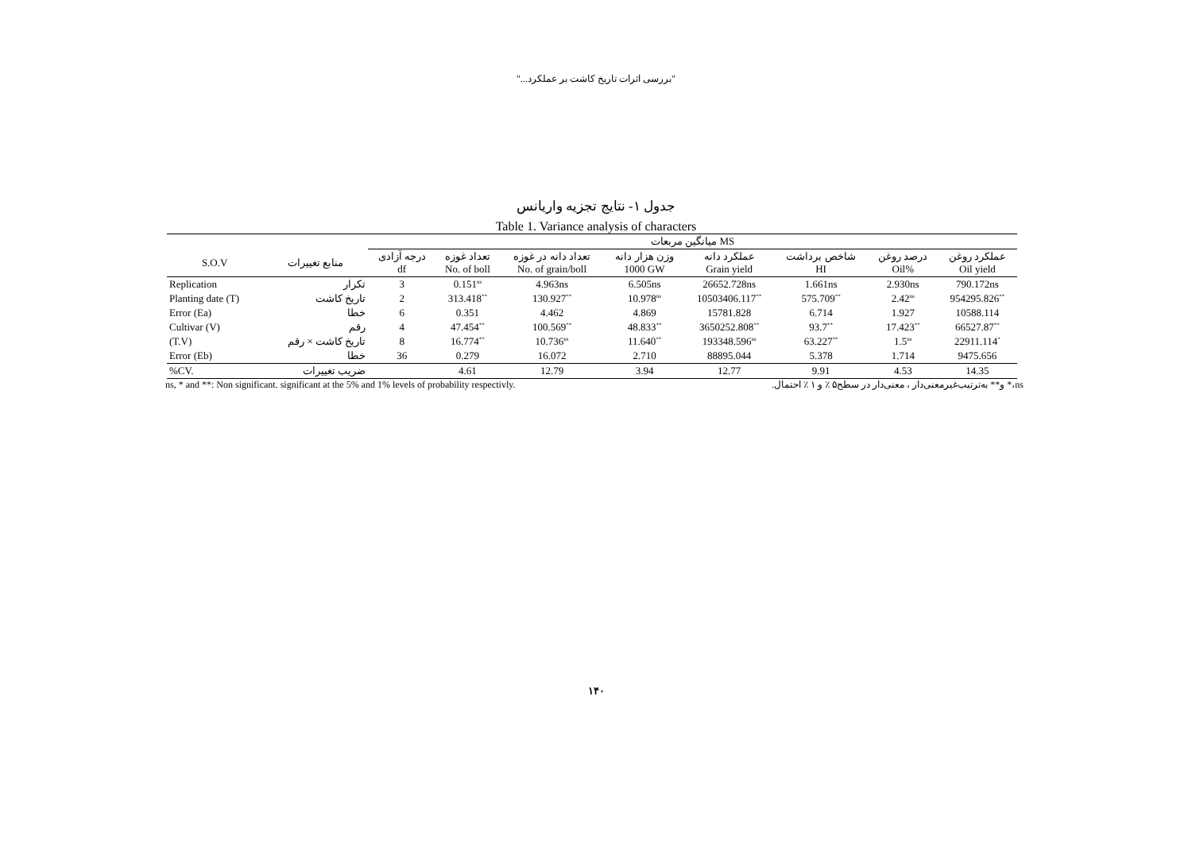"بررسی اثرات تاریخ کاشت بر عملکرد..."
جدول ۱- نتایج تجزیه واریانس
Table 1. Variance analysis of characters
| | | میانگین مربعات MS | | | | | | | |
| --- | --- | --- | --- | --- | --- | --- | --- | --- | --- |
| S.O.V | منابع تغییرات | درجه آزادی df | تعداد غوزه No. of boll | تعداد دانه در غوزه No. of grain/boll | وزن هزار دانه 1000 GW | عملکرد دانه Grain yield | شاخص برداشت HI | درصد روغن Oil% | عملکرد روغن Oil yield |
| Replication | تکرار | 3 | 0.151<sup>ns</sup> | 4.963ns | 6.505ns | 26652.728ns | 1.661ns | 2.930ns | 790.172ns |
| Planting date (T) | تاریخ کاشت | 2 | 313.418<sup>**</sup> | 130.927<sup>**</sup> | 10.978<sup>ns</sup> | 10503406.117<sup>**</sup> | 575.709<sup>**</sup> | 2.42<sup>ns</sup> | 954295.826<sup>**</sup> |
| Error (Ea) | خطا | 6 | 0.351 | 4.462 | 4.869 | 15781.828 | 6.714 | 1.927 | 10588.114 |
| Cultivar (V) | رقم | 4 | 47.454<sup>**</sup> | 100.569<sup>**</sup> | 48.833<sup>**</sup> | 3650252.808<sup>**</sup> | 93.7<sup>**</sup> | 17.423<sup>**</sup> | 66527.87<sup>**</sup> |
| (T.V) | تاریخ کاشت × رقم | 8 | 16.774<sup>**</sup> | 10.736<sup>ns</sup> | 11.640<sup>**</sup> | 193348.596<sup>ns</sup> | 63.227<sup>**</sup> | 1.5<sup>ns</sup> | 22911.114<sup>*</sup> |
| Error (Eb) | خطا | 36 | 0.279 | 16.072 | 2.710 | 88895.044 | 5.378 | 1.714 | 9475.656 |
| %CV. | ضریب تغییرات | | 4.61 | 12.79 | 3.94 | 12.77 | 9.91 | 4.53 | 14.35 |
ns, * and **: Non significant. significant at the 5% and 1% levels of probability respectivly. ns،* و** به‌ترتیب‌غیرمعنی‌دار ، معنی‌دار در سطح۵ ٪ و ۱ ٪ احتمال.
۱۴۰